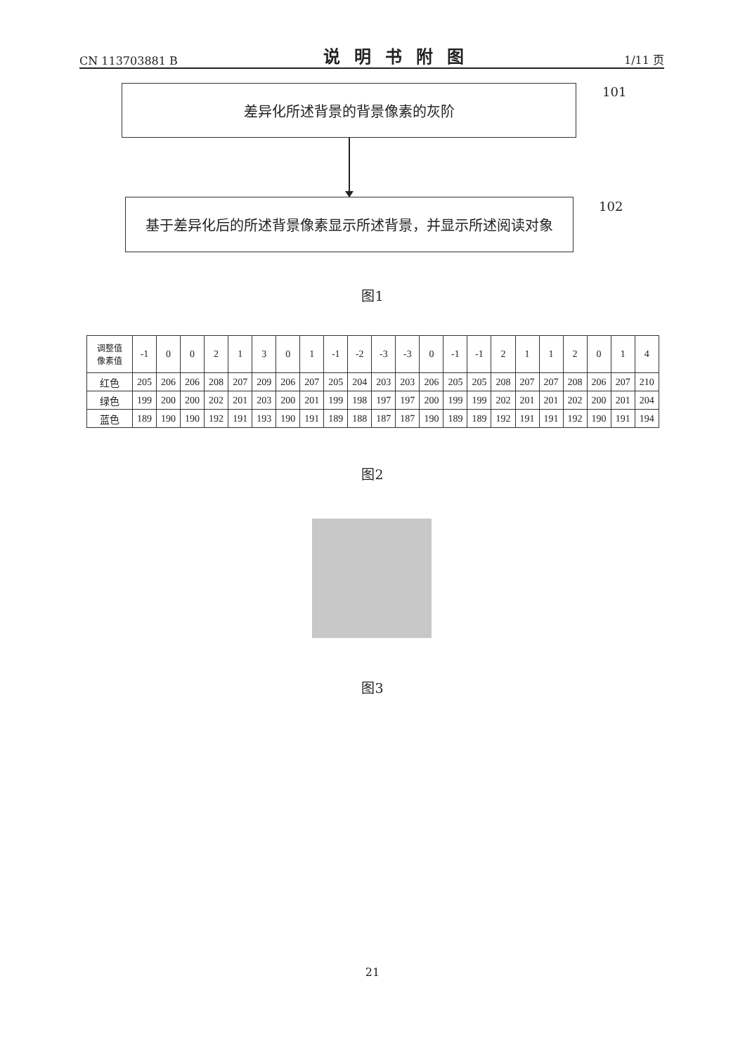CN 113703881 B 说明书附图 1/11 页
差异化所述背景的背景像素的灰阶 101
基于差异化后的所述背景像素显示所述背景，并显示所述阅读对象 102
图1
| 调整值 像素值 | -1 | 0 | 0 | 2 | 1 | 3 | 0 | 1 | -1 | -2 | -3 | -3 | 0 | -1 | -1 | 2 | 1 | 1 | 2 | 0 | 1 | 4 |
| 红色 | 205 | 206 | 206 | 208 | 207 | 209 | 206 | 207 | 205 | 204 | 203 | 203 | 206 | 205 | 205 | 208 | 207 | 207 | 208 | 206 | 207 | 210 |
| 绿色 | 199 | 200 | 200 | 202 | 201 | 203 | 200 | 201 | 199 | 198 | 197 | 197 | 200 | 199 | 199 | 202 | 201 | 201 | 202 | 200 | 201 | 204 |
| 蓝色 | 189 | 190 | 190 | 192 | 191 | 193 | 190 | 191 | 189 | 188 | 187 | 187 | 190 | 189 | 189 | 192 | 191 | 191 | 192 | 190 | 191 | 194 |
图2
图3
21